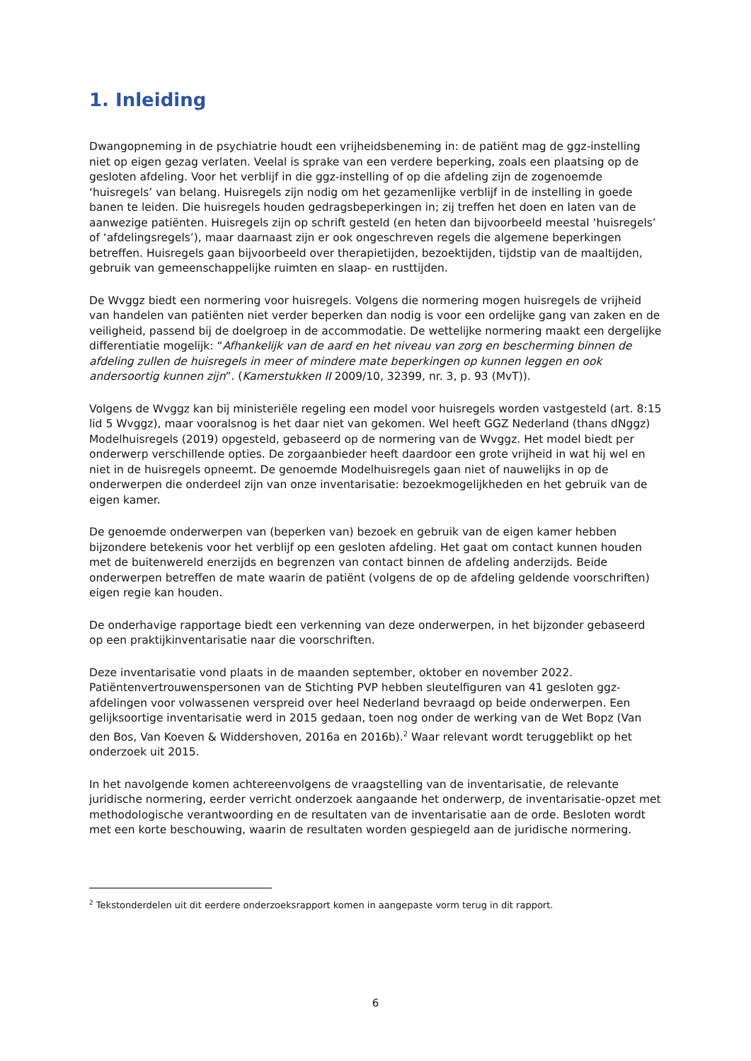1. Inleiding
Dwangopneming in de psychiatrie houdt een vrijheidsbeneming in: de patiënt mag de ggz-instelling niet op eigen gezag verlaten. Veelal is sprake van een verdere beperking, zoals een plaatsing op de gesloten afdeling. Voor het verblijf in die ggz-instelling of op die afdeling zijn de zogenoemde ‘huisregels’ van belang. Huisregels zijn nodig om het gezamenlijke verblijf in de instelling in goede banen te leiden. Die huisregels houden gedragsbeperkingen in; zij treffen het doen en laten van de aanwezige patiënten. Huisregels zijn op schrift gesteld (en heten dan bijvoorbeeld meestal ‘huisregels’ of ‘afdelingsregels’), maar daarnaast zijn er ook ongeschreven regels die algemene beperkingen betreffen. Huisregels gaan bijvoorbeeld over therapietijden, bezoektijden, tijdstip van de maaltijden, gebruik van gemeenschappelijke ruimten en slaap- en rusttijden.
De Wvggz biedt een normering voor huisregels. Volgens die normering mogen huisregels de vrijheid van handelen van patiënten niet verder beperken dan nodig is voor een ordelijke gang van zaken en de veiligheid, passend bij de doelgroep in de accommodatie. De wettelijke normering maakt een dergelijke differentiatie mogelijk: “Afhankelijk van de aard en het niveau van zorg en bescherming binnen de afdeling zullen de huisregels in meer of mindere mate beperkingen op kunnen leggen en ook andersoortig kunnen zijn”. (Kamerstukken II 2009/10, 32399, nr. 3, p. 93 (MvT)).
Volgens de Wvggz kan bij ministeriële regeling een model voor huisregels worden vastgesteld (art. 8:15 lid 5 Wvggz), maar vooralsnog is het daar niet van gekomen. Wel heeft GGZ Nederland (thans dNggz) Modelhuisregels (2019) opgesteld, gebaseerd op de normering van de Wvggz. Het model biedt per onderwerp verschillende opties. De zorgaanbieder heeft daardoor een grote vrijheid in wat hij wel en niet in de huisregels opneemt. De genoemde Modelhuisregels gaan niet of nauwelijks in op de onderwerpen die onderdeel zijn van onze inventarisatie: bezoekmogelijkheden en het gebruik van de eigen kamer.
De genoemde onderwerpen van (beperken van) bezoek en gebruik van de eigen kamer hebben bijzondere betekenis voor het verblijf op een gesloten afdeling. Het gaat om contact kunnen houden met de buitenwereld enerzijds en begrenzen van contact binnen de afdeling anderzijds. Beide onderwerpen betreffen de mate waarin de patiënt (volgens de op de afdeling geldende voorschriften) eigen regie kan houden.
De onderhavige rapportage biedt een verkenning van deze onderwerpen, in het bijzonder gebaseerd op een praktijkinventarisatie naar die voorschriften.
Deze inventarisatie vond plaats in de maanden september, oktober en november 2022. Patiëntenvertrouwenspersonen van de Stichting PVP hebben sleutelfiguren van 41 gesloten ggz-afdelingen voor volwassenen verspreid over heel Nederland bevraagd op beide onderwerpen. Een gelijksoortige inventarisatie werd in 2015 gedaan, toen nog onder de werking van de Wet Bopz (Van den Bos, Van Koeven & Widdershoven, 2016a en 2016b).<sup>2</sup> Waar relevant wordt teruggeblikt op het onderzoek uit 2015.
In het navolgende komen achtereenvolgens de vraagstelling van de inventarisatie, de relevante juridische normering, eerder verricht onderzoek aangaande het onderwerp, de inventarisatie-opzet met methodologische verantwoording en de resultaten van de inventarisatie aan de orde. Besloten wordt met een korte beschouwing, waarin de resultaten worden gespiegeld aan de juridische normering.
<sup>2</sup> Tekstonderdelen uit dit eerdere onderzoeksrapport komen in aangepaste vorm terug in dit rapport.
6